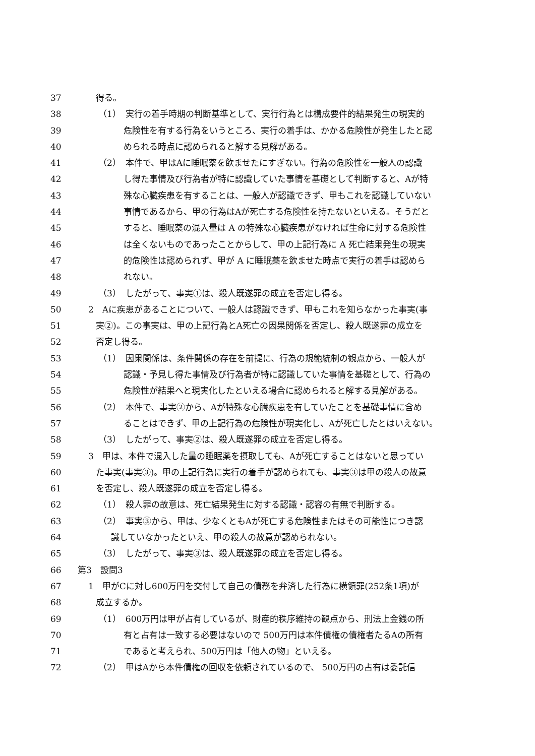37 得る。
38 （1）　実行の着手時期の判断基準として、実行行為とは構成要件的結果発生の現実的
39 危険性を有する行為をいうところ、実行の着手は、かかる危険性が発生したと認
40 められる時点に認められると解する見解がある。
41 （2）　本件で、甲はAに睡眠薬を飲ませたにすぎない。行為の危険性を一般人の認識
42 し得た事情及び行為者が特に認識していた事情を基礎として判断すると、Aが特
43 殊な心臓疾患を有することは、一般人が認識できず、甲もこれを認識していない
44 事情であるから、甲の行為はAが死亡する危険性を持たないといえる。そうだと
45 すると、睡眠薬の混入量は A の特殊な心臓疾患がなければ生命に対する危険性
46 は全くないものであったことからして、甲の上記行為に A 死亡結果発生の現実
47 的危険性は認められず、甲が A に睡眠薬を飲ませた時点で実行の着手は認めら
48 れない。
49 （3）　したがって、事実①は、殺人既遂罪の成立を否定し得る。
50 2　Aに疾患があることについて、一般人は認識できず、甲もこれを知らなかった事実(事
51 実②)。この事実は、甲の上記行為とA死亡の因果関係を否定し、殺人既遂罪の成立を
52 否定し得る。
53 （1）　因果関係は、条件関係の存在を前提に、行為の規範統制の観点から、一般人が
54 認識・予見し得た事情及び行為者が特に認識していた事情を基礎として、行為の
55 危険性が結果へと現実化したといえる場合に認められると解する見解がある。
56 （2）　本件で、事実②から、Aが特殊な心臓疾患を有していたことを基礎事情に含め
57 ることはできず、甲の上記行為の危険性が現実化し、Aが死亡したとはいえない。
58 （3）　したがって、事実②は、殺人既遂罪の成立を否定し得る。
59 3　甲は、本件で混入した量の睡眠薬を摂取しても、Aが死亡することはないと思ってい
60 た事実(事実③)。甲の上記行為に実行の着手が認められても、事実③は甲の殺人の故意
61 を否定し、殺人既遂罪の成立を否定し得る。
62 （1）　殺人罪の故意は、死亡結果発生に対する認識・認容の有無で判断する。
63 （2）　事実③から、甲は、少なくともAが死亡する危険性またはその可能性につき認
64 識していなかったといえ、甲の殺人の故意が認められない。
65 （3）　したがって、事実③は、殺人既遂罪の成立を否定し得る。
66 第3　設問3
67 1　甲がCに対し600万円を交付して自己の債務を弁済した行為に横領罪(252条1項)が
68 成立するか。
69 （1）　600万円は甲が占有しているが、財産的秩序維持の観点から、刑法上金銭の所
70 有と占有は一致する必要はないので 500万円は本件債権の債権者たるAの所有
71 であると考えられ、500万円は「他人の物」といえる。
72 （2）　甲はAから本件債権の回収を依頼されているので、 500万円の占有は委託信